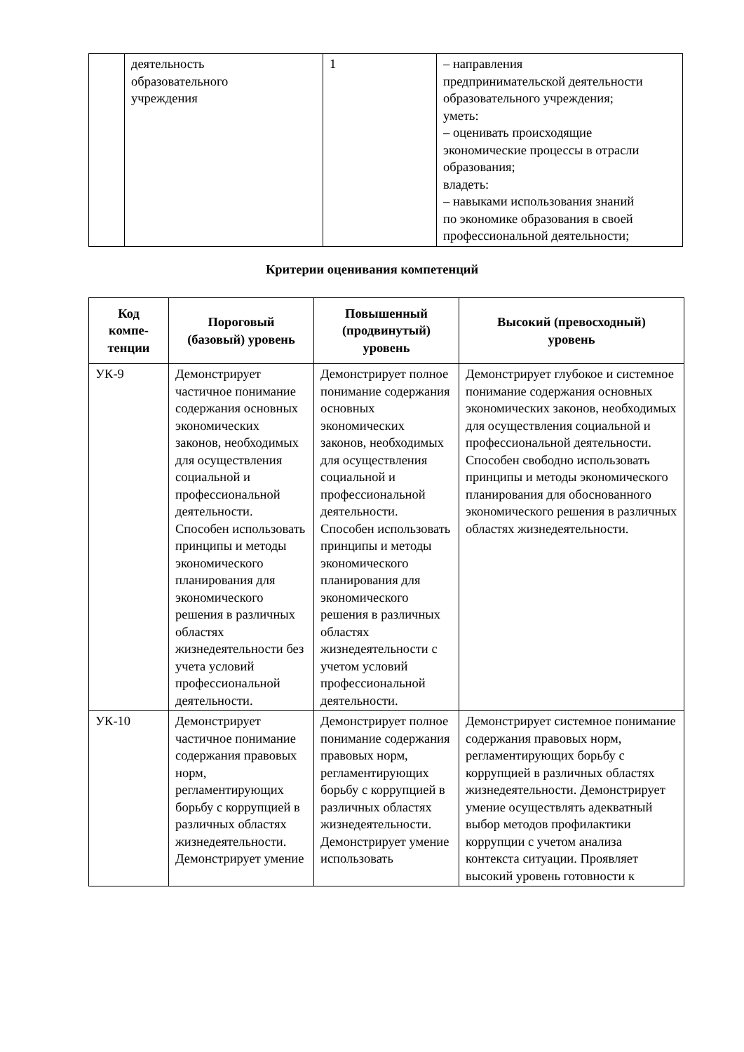| | деятельность образовательного учреждения | 1 | – направления предпринимательской деятельности образовательного учреждения; уметь: – оценивать происходящие экономические процессы в отрасли образования; владеть: – навыками использования знаний по экономике образования в своей профессиональной деятельности; |
Критерии оценивания компетенций
| Код компе- тенции | Пороговый (базовый) уровень | Повышенный (продвинутый) уровень | Высокий (превосходный) уровень |
| --- | --- | --- | --- |
| УК-9 | Демонстрирует частичное понимание содержания основных экономических законов, необходимых для осуществления социальной и профессиональной деятельности. Способен использовать принципы и методы экономического планирования для экономического решения в различных областях жизнедеятельности без учета условий профессиональной деятельности. | Демонстрирует полное понимание содержания основных экономических законов, необходимых для осуществления социальной и профессиональной деятельности. Способен использовать принципы и методы экономического планирования для экономического решения в различных областях жизнедеятельности с учетом условий профессиональной деятельности. | Демонстрирует глубокое и системное понимание содержания основных экономических законов, необходимых для осуществления социальной и профессиональной деятельности. Способен свободно использовать принципы и методы экономического планирования для обоснованного экономического решения в различных областях жизнедеятельности. |
| УК-10 | Демонстрирует частичное понимание содержания правовых норм, регламентирующих борьбу с коррупцией в различных областях жизнедеятельности. Демонстрирует умение | Демонстрирует полное понимание содержания правовых норм, регламентирующих борьбу с коррупцией в различных областях жизнедеятельности. Демонстрирует умение использовать | Демонстрирует системное понимание содержания правовых норм, регламентирующих борьбу с коррупцией в различных областях жизнедеятельности. Демонстрирует умение осуществлять адекватный выбор методов профилактики коррупции с учетом анализа контекста ситуации. Проявляет высокий уровень готовности к |